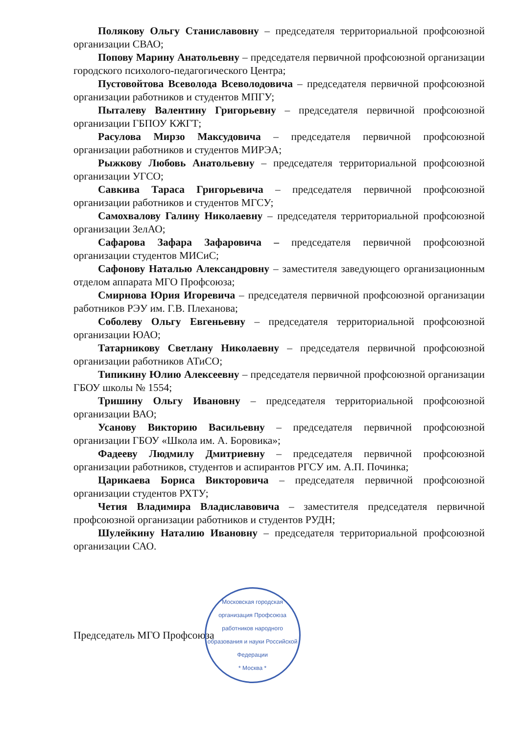Полякову Ольгу Станиславовну – председателя территориальной профсоюзной организации СВАО;
Попову Марину Анатольевну – председателя первичной профсоюзной организации городского психолого-педагогического Центра;
Пустовойтова Всеволода Всеволодовича – председателя первичной профсоюзной организации работников и студентов МПГУ;
Пыталеву Валентину Григорьевну – председателя первичной профсоюзной организации ГБПОУ КЖГТ;
Расулова Мирзо Максудовича – председателя первичной профсоюзной организации работников и студентов МИРЭА;
Рыжкову Любовь Анатольевну – председателя территориальной профсоюзной организации УГСО;
Савкива Тараса Григорьевича – председателя первичной профсоюзной организации работников и студентов МГСУ;
Самохвалову Галину Николаевну – председателя территориальной профсоюзной организации ЗелАО;
Сафарова Зафара Зафаровича – председателя первичной профсоюзной организации студентов МИСиС;
Сафонову Наталью Александровну – заместителя заведующего организационным отделом аппарата МГО Профсоюза;
Смирнова Юрия Игоревича – председателя первичной профсоюзной организации работников РЭУ им. Г.В. Плеханова;
Соболеву Ольгу Евгеньевну – председателя территориальной профсоюзной организации ЮАО;
Татарникову Светлану Николаевну – председателя первичной профсоюзной организации работников АТиСО;
Типикину Юлию Алексеевну – председателя первичной профсоюзной организации ГБОУ школы № 1554;
Тришину Ольгу Ивановну – председателя территориальной профсоюзной организации ВАО;
Усанову Викторию Васильевну – председателя первичной профсоюзной организации ГБОУ «Школа им. А. Боровика»;
Фадееву Людмилу Дмитриевну – председателя первичной профсоюзной организации работников, студентов и аспирантов РГСУ им. А.П. Починка;
Царикаева Бориса Викторовича – председателя первичной профсоюзной организации студентов РХТУ;
Четия Владимира Владиславовича – заместителя председателя первичной профсоюзной организации работников и студентов РУДН;
Шулейкину Наталию Ивановну – председателя территориальной профсоюзной организации САО.
Председатель МГО Профсоюза
Московская городская организация Профсоюза работников народного образования и науки Российской Федерации
* Москва *